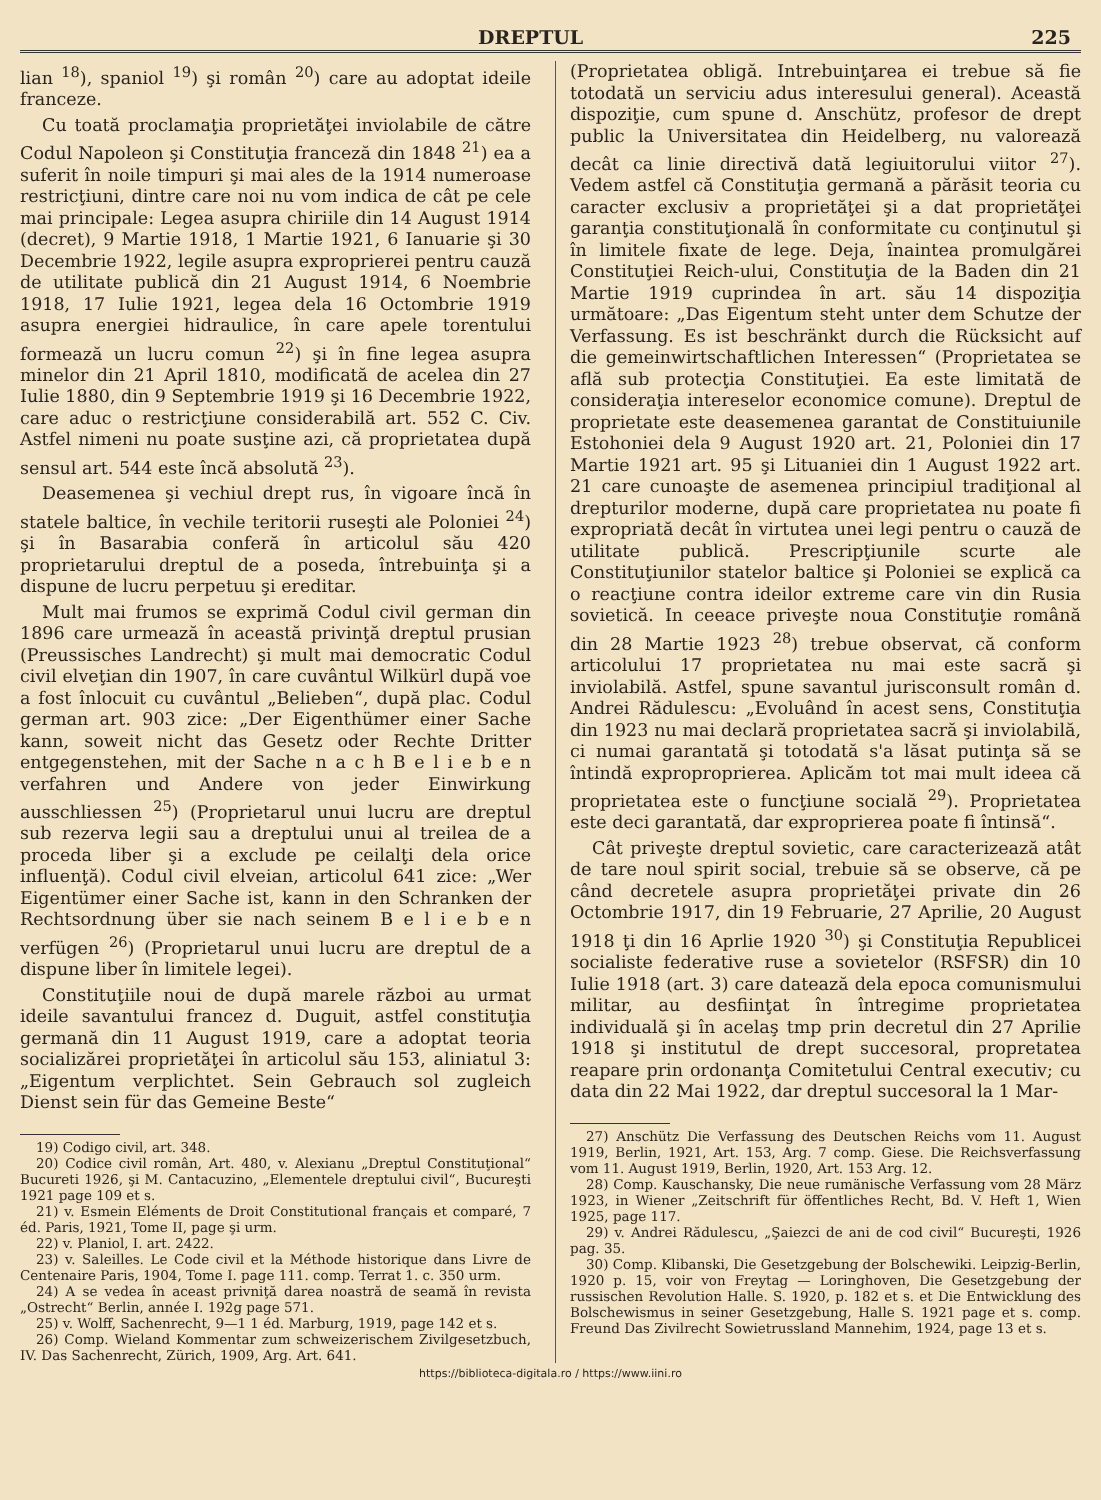DREPTUL 225
lian <sup>18</sup>), spaniol <sup>19</sup>) şi român <sup>20</sup>) care au adoptat ideile franceze.
Cu toată proclamaţia proprietăţei inviolabile de către Codul Napoleon şi Constituţia franceză din 1848 <sup>21</sup>) ea a suferit în noile timpuri şi mai ales de la 1914 numeroase restricţiuni, dintre care noi nu vom indica de cât pe cele mai principale: Legea asupra chiriile din 14 August 1914 (decret), 9 Martie 1918, 1 Martie 1921, 6 Ianuarie şi 30 Decembrie 1922, legile asupra exproprierei pentru cauză de utilitate publică din 21 August 1914, 6 Noembrie 1918, 17 Iulie 1921, legea dela 16 Octombrie 1919 asupra energiei hidraulice, în care apele torentului formează un lucru comun <sup>22</sup>) şi în fine legea asupra minelor din 21 April 1810, modificată de acelea din 27 Iulie 1880, din 9 Septembrie 1919 şi 16 Decembrie 1922, care aduc o restricţiune considerabilă art. 552 C. Civ. Astfel nimeni nu poate susţine azi, că proprietatea după sensul art. 544 este încă absolută <sup>23</sup>).
Deasemenea şi vechiul drept rus, în vigoare încă în statele baltice, în vechile teritorii ruseşti ale Poloniei <sup>24</sup>) şi în Basarabia conferă în articolul său 420 proprietarului dreptul de a poseda, întrebuinţa şi a dispune de lucru perpetuu şi ereditar.
Mult mai frumos se exprimă Codul civil german din 1896 care urmează în această privinţă dreptul prusian (Preussisches Landrecht) şi mult mai democratic Codul civil elveţian din 1907, în care cuvântul Wilkürl după voe a fost înlocuit cu cuvântul „Belieben“, după plac. Codul german art. 903 zice: „Der Eigenthümer einer Sache kann, soweit nicht das Gesetz oder Rechte Dritter entgegenstehen, mit der Sache n a c h B e l i e b e n verfahren und Andere von jeder Einwirkung ausschliessen <sup>25</sup>) (Proprietarul unui lucru are dreptul sub rezerva legii sau a dreptului unui al treilea de a proceda liber şi a exclude pe ceilalţi dela orice influenţă). Codul civil elveian, articolul 641 zice: „Wer Eigentümer einer Sache ist, kann in den Schranken der Rechtsordnung über sie nach seinem B e l i e b e n verfügen <sup>26</sup>) (Proprietarul unui lucru are dreptul de a dispune liber în limitele legei).
Constituţiile noui de după marele război au urmat ideile savantului francez d. Duguit, astfel constituţia germană din 11 August 1919, care a adoptat teoria socializărei proprietăţei în articolul său 153, aliniatul 3: „Eigentum verplichtet. Sein Gebrauch sol zugleich Dienst sein für das Gemeine Beste“
19) Codigo civil, art. 348.
20) Codice civil român, Art. 480, v. Alexianu „Dreptul Constituţional“ Bucureti 1926, şi M. Cantacuzino, „Elementele dreptului civil“, Bucureşti 1921 page 109 et s.
21) v. Esmein Eléments de Droit Constitutional français et comparé, 7 éd. Paris, 1921, Tome II, page şi urm.
22) v. Planiol, I. art. 2422.
23) v. Saleilles. Le Code civil et la Méthode historique dans Livre de Centenaire Paris, 1904, Tome I. page 111. comp. Terrat 1. c. 350 urm.
24) A se vedea în aceast privniţă darea noastră de seamă în revista „Ostrecht“ Berlin, année I. 192g page 571.
25) v. Wolff, Sachenrecht, 9—1 1 éd. Marburg, 1919, page 142 et s.
26) Comp. Wieland Kommentar zum schweizerischem Zivilgesetzbuch, IV. Das Sachenrecht, Zürich, 1909, Arg. Art. 641.
(Proprietatea obligă. Intrebuinţarea ei trebue să fie totodată un serviciu adus interesului general). Această dispoziţie, cum spune d. Anschütz, profesor de drept public la Universitatea din Heidelberg, nu valorează decât ca linie directivă dată legiuitorului viitor <sup>27</sup>). Vedem astfel că Constituţia germană a părăsit teoria cu caracter exclusiv a proprietăţei şi a dat proprietăţei garanţia constituţională în conformitate cu conţinutul şi în limitele fixate de lege. Deja, înaintea promulgărei Constituţiei Reich-ului, Constituţia de la Baden din 21 Martie 1919 cuprindea în art. său 14 dispoziţia următoare: „Das Eigentum steht unter dem Schutze der Verfassung. Es ist beschränkt durch die Rücksicht auf die gemeinwirtschaftlichen Interessen“ (Proprietatea se află sub protecţia Constituţiei. Ea este limitată de consideraţia intereselor economice comune). Dreptul de proprietate este deasemenea garantat de Constituiunile Estohoniei dela 9 August 1920 art. 21, Poloniei din 17 Martie 1921 art. 95 şi Lituaniei din 1 August 1922 art. 21 care cunoaşte de asemenea principiul tradiţional al drepturilor moderne, după care proprietatea nu poate fi expropriată decât în virtutea unei legi pentru o cauză de utilitate publică. Prescripţiunile scurte ale Constituţiunilor statelor baltice şi Poloniei se explică ca o reacţiune contra ideilor extreme care vin din Rusia sovietică. In ceeace priveşte noua Constituţie română din 28 Martie 1923 <sup>28</sup>) trebue observat, că conform articolului 17 proprietatea nu mai este sacră şi inviolabilă. Astfel, spune savantul jurisconsult român d. Andrei Rădulescu: „Evoluând în acest sens, Constituţia din 1923 nu mai declară proprietatea sacră şi inviolabilă, ci numai garantată şi totodată s'a lăsat putinţa să se întindă exproproprierea. Aplicăm tot mai mult ideea că proprietatea este o funcţiune socială <sup>29</sup>). Proprietatea este deci garantată, dar exproprierea poate fi întinsă“.
Cât priveşte dreptul sovietic, care caracterizează atât de tare noul spirit social, trebuie să se observe, că pe când decretele asupra proprietăţei private din 26 Octombrie 1917, din 19 Februarie, 27 Aprilie, 20 August 1918 ţi din 16 Aprlie 1920 <sup>30</sup>) şi Constituţia Republicei socialiste federative ruse a sovietelor (RSFSR) din 10 Iulie 1918 (art. 3) care datează dela epoca comunismului militar, au desfiinţat în întregime proprietatea individuală şi în acelaş tmp prin decretul din 27 Aprilie 1918 şi institutul de drept succesoral, propretatea reapare prin ordonanţa Comitetului Central executiv; cu data din 22 Mai 1922, dar dreptul succesoral la 1 Mar-
27) Anschütz Die Verfassung des Deutschen Reichs vom 11. August 1919, Berlin, 1921, Art. 153, Arg. 7 comp. Giese. Die Reichsverfassung vom 11. August 1919, Berlin, 1920, Art. 153 Arg. 12.
28) Comp. Kauschansky, Die neue rumänische Verfassung vom 28 März 1923, in Wiener „Zeitschrift für öffentliches Recht, Bd. V. Heft 1, Wien 1925, page 117.
29) v. Andrei Rădulescu, „Şaiezci de ani de cod civil“ Bucureşti, 1926 pag. 35.
30) Comp. Klibanski, Die Gesetzgebung der Bolschewiki. Leipzig-Berlin, 1920 p. 15, voir von Freytag — Loringhoven, Die Gesetzgebung der russischen Revolution Halle. S. 1920, p. 182 et s. et Die Entwicklung des Bolschewismus in seiner Gesetzgebung, Halle S. 1921 page et s. comp. Freund Das Zivilrecht Sowietrussland Mannehim, 1924, page 13 et s.
https://biblioteca-digitala.ro / https://www.iini.ro